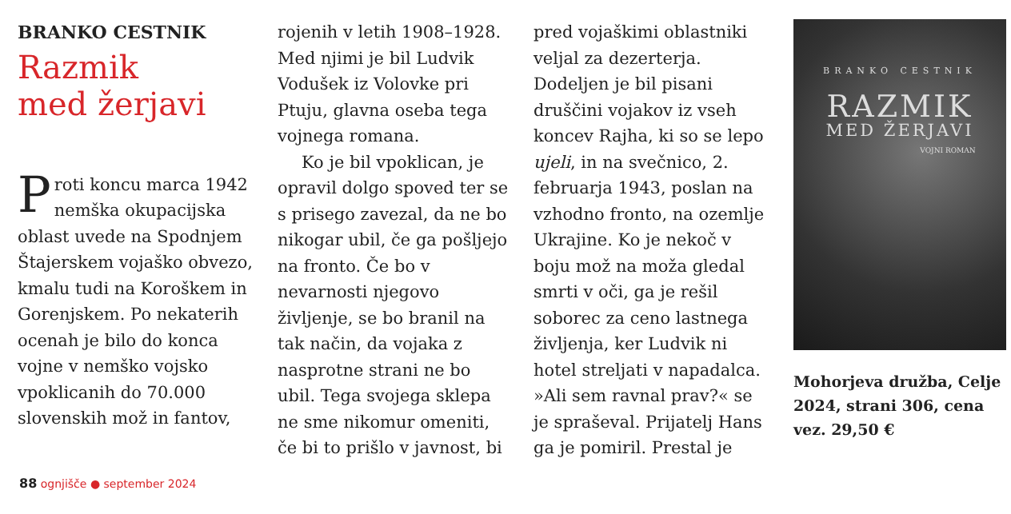BRANKO CESTNIK
Razmik
med žerjavi
Proti koncu marca 1942 nemška okupacijska oblast uvede na Spodnjem Štajerskem vojaško obvezo, kmalu tudi na Koroškem in Gorenjskem. Po nekaterih ocenah je bilo do konca vojne v nemško vojsko vpoklicanih do 70.000 slovenskih mož in fantov,
rojenih v letih 1908–1928. Med njimi je bil Ludvik Vodušek iz Volovke pri Ptuju, glavna oseba tega vojnega romana.
Ko je bil vpoklican, je opravil dolgo spoved ter se s prisego zavezal, da ne bo nikogar ubil, če ga pošljejo na fronto. Če bo v nevarnosti njegovo življenje, se bo branil na tak način, da vojaka z nasprotne strani ne bo ubil. Tega svojega sklepa ne sme nikomur omeniti, če bi to prišlo v javnost, bi
pred vojaškimi oblastniki veljal za dezerterja. Dodeljen je bil pisani druščini vojakov iz vseh koncev Rajha, ki so se lepo ujeli, in na svečnico, 2. februarja 1943, poslan na vzhodno fronto, na ozemlje Ukrajine. Ko je nekoč v boju mož na moža gledal smrti v oči, ga je rešil soborec za ceno lastnega življenja, ker Ludvik ni hotel streljati v napadalca. »Ali sem ravnal prav?« se je spraševal. Prijatelj Hans ga je pomiril. Prestal je
BRANKO CESTNIK
RAZMIK
MED ŽERJAVI
VOJNI ROMAN
Mohorjeva družba, Celje 2024, strani 306, cena vez. 29,50 €
88 ognjišče ● september 2024